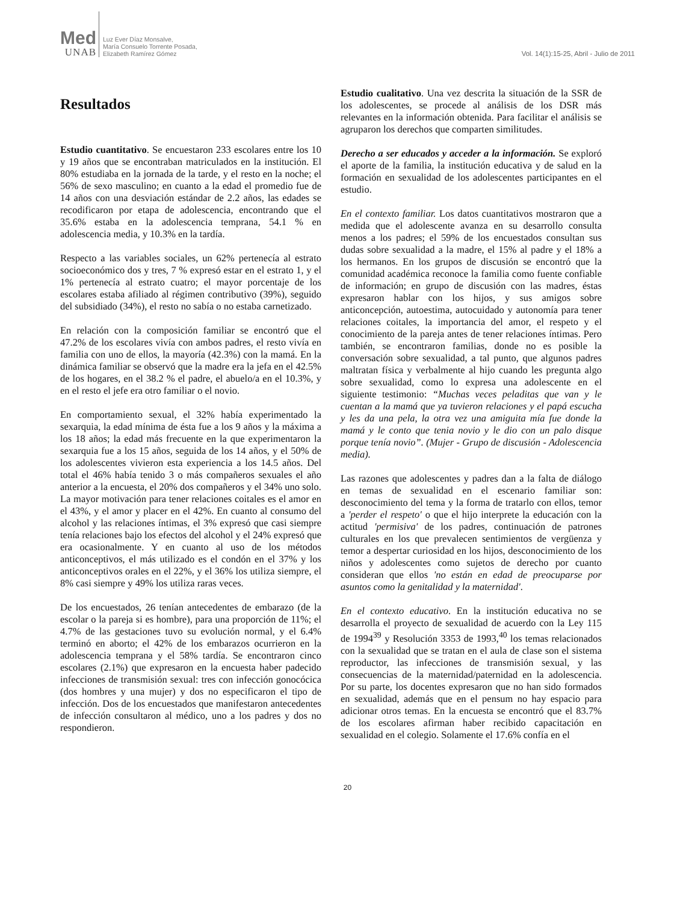Med
UNAB
Luz Ever Díaz Monsalve,
María Consuelo Torrente Posada,
Elizabeth Ramírez Gómez
Vol. 14(1):15-25, Abril - Julio de 2011
Resultados
Estudio cuantitativo. Se encuestaron 233 escolares entre los 10 y 19 años que se encontraban matriculados en la institución. El 80% estudiaba en la jornada de la tarde, y el resto en la noche; el 56% de sexo masculino; en cuanto a la edad el promedio fue de 14 años con una desviación estándar de 2.2 años, las edades se recodificaron por etapa de adolescencia, encontrando que el 35.6% estaba en la adolescencia temprana, 54.1 % en adolescencia media, y 10.3% en la tardía.
Respecto a las variables sociales, un 62% pertenecía al estrato socioeconómico dos y tres, 7 % expresó estar en el estrato 1, y el 1% pertenecía al estrato cuatro; el mayor porcentaje de los escolares estaba afiliado al régimen contributivo (39%), seguido del subsidiado (34%), el resto no sabía o no estaba carnetizado.
En relación con la composición familiar se encontró que el 47.2% de los escolares vivía con ambos padres, el resto vivía en familia con uno de ellos, la mayoría (42.3%) con la mamá. En la dinámica familiar se observó que la madre era la jefa en el 42.5% de los hogares, en el 38.2 % el padre, el abuelo/a en el 10.3%, y en el resto el jefe era otro familiar o el novio.
En comportamiento sexual, el 32% había experimentado la sexarquia, la edad mínima de ésta fue a los 9 años y la máxima a los 18 años; la edad más frecuente en la que experimentaron la sexarquia fue a los 15 años, seguida de los 14 años, y el 50% de los adolescentes vivieron esta experiencia a los 14.5 años. Del total el 46% había tenido 3 o más compañeros sexuales el año anterior a la encuesta, el 20% dos compañeros y el 34% uno solo. La mayor motivación para tener relaciones coitales es el amor en el 43%, y el amor y placer en el 42%. En cuanto al consumo del alcohol y las relaciones íntimas, el 3% expresó que casi siempre tenía relaciones bajo los efectos del alcohol y el 24% expresó que era ocasionalmente. Y en cuanto al uso de los métodos anticonceptivos, el más utilizado es el condón en el 37% y los anticonceptivos orales en el 22%, y el 36% los utiliza siempre, el 8% casi siempre y 49% los utiliza raras veces.
De los encuestados, 26 tenían antecedentes de embarazo (de la escolar o la pareja si es hombre), para una proporción de 11%; el 4.7% de las gestaciones tuvo su evolución normal, y el 6.4% terminó en aborto; el 42% de los embarazos ocurrieron en la adolescencia temprana y el 58% tardía. Se encontraron cinco escolares (2.1%) que expresaron en la encuesta haber padecido infecciones de transmisión sexual: tres con infección gonocócica (dos hombres y una mujer) y dos no especificaron el tipo de infección. Dos de los encuestados que manifestaron antecedentes de infección consultaron al médico, uno a los padres y dos no respondieron.
Estudio cualitativo. Una vez descrita la situación de la SSR de los adolescentes, se procede al análisis de los DSR más relevantes en la información obtenida. Para facilitar el análisis se agruparon los derechos que comparten similitudes.
Derecho a ser educados y acceder a la información. Se exploró el aporte de la familia, la institución educativa y de salud en la formación en sexualidad de los adolescentes participantes en el estudio.
En el contexto familiar. Los datos cuantitativos mostraron que a medida que el adolescente avanza en su desarrollo consulta menos a los padres; el 59% de los encuestados consultan sus dudas sobre sexualidad a la madre, el 15% al padre y el 18% a los hermanos. En los grupos de discusión se encontró que la comunidad académica reconoce la familia como fuente confiable de información; en grupo de discusión con las madres, éstas expresaron hablar con los hijos, y sus amigos sobre anticoncepción, autoestima, autocuidado y autonomía para tener relaciones coitales, la importancia del amor, el respeto y el conocimiento de la pareja antes de tener relaciones íntimas. Pero también, se encontraron familias, donde no es posible la conversación sobre sexualidad, a tal punto, que algunos padres maltratan física y verbalmente al hijo cuando les pregunta algo sobre sexualidad, como lo expresa una adolescente en el siguiente testimonio: “Muchas veces peladitas que van y le cuentan a la mamá que ya tuvieron relaciones y el papá escucha y les da una pela, la otra vez una amiguita mía fue donde la mamá y le conto que tenia novio y le dio con un palo disque porque tenía novio”. (Mujer - Grupo de discusión - Adolescencia media).
Las razones que adolescentes y padres dan a la falta de diálogo en temas de sexualidad en el escenario familiar son: desconocimiento del tema y la forma de tratarlo con ellos, temor a 'perder el respeto' o que el hijo interprete la educación con la actitud 'permisiva' de los padres, continuación de patrones culturales en los que prevalecen sentimientos de vergüenza y temor a despertar curiosidad en los hijos, desconocimiento de los niños y adolescentes como sujetos de derecho por cuanto consideran que ellos 'no están en edad de preocuparse por asuntos como la genitalidad y la maternidad'.
En el contexto educativo. En la institución educativa no se desarrolla el proyecto de sexualidad de acuerdo con la Ley 115 de 1994<sup>39</sup> y Resolución 3353 de 1993,<sup>40</sup> los temas relacionados con la sexualidad que se tratan en el aula de clase son el sistema reproductor, las infecciones de transmisión sexual, y las consecuencias de la maternidad/paternidad en la adolescencia. Por su parte, los docentes expresaron que no han sido formados en sexualidad, además que en el pensum no hay espacio para adicionar otros temas. En la encuesta se encontró que el 83.7% de los escolares afirman haber recibido capacitación en sexualidad en el colegio. Solamente el 17.6% confía en el
20